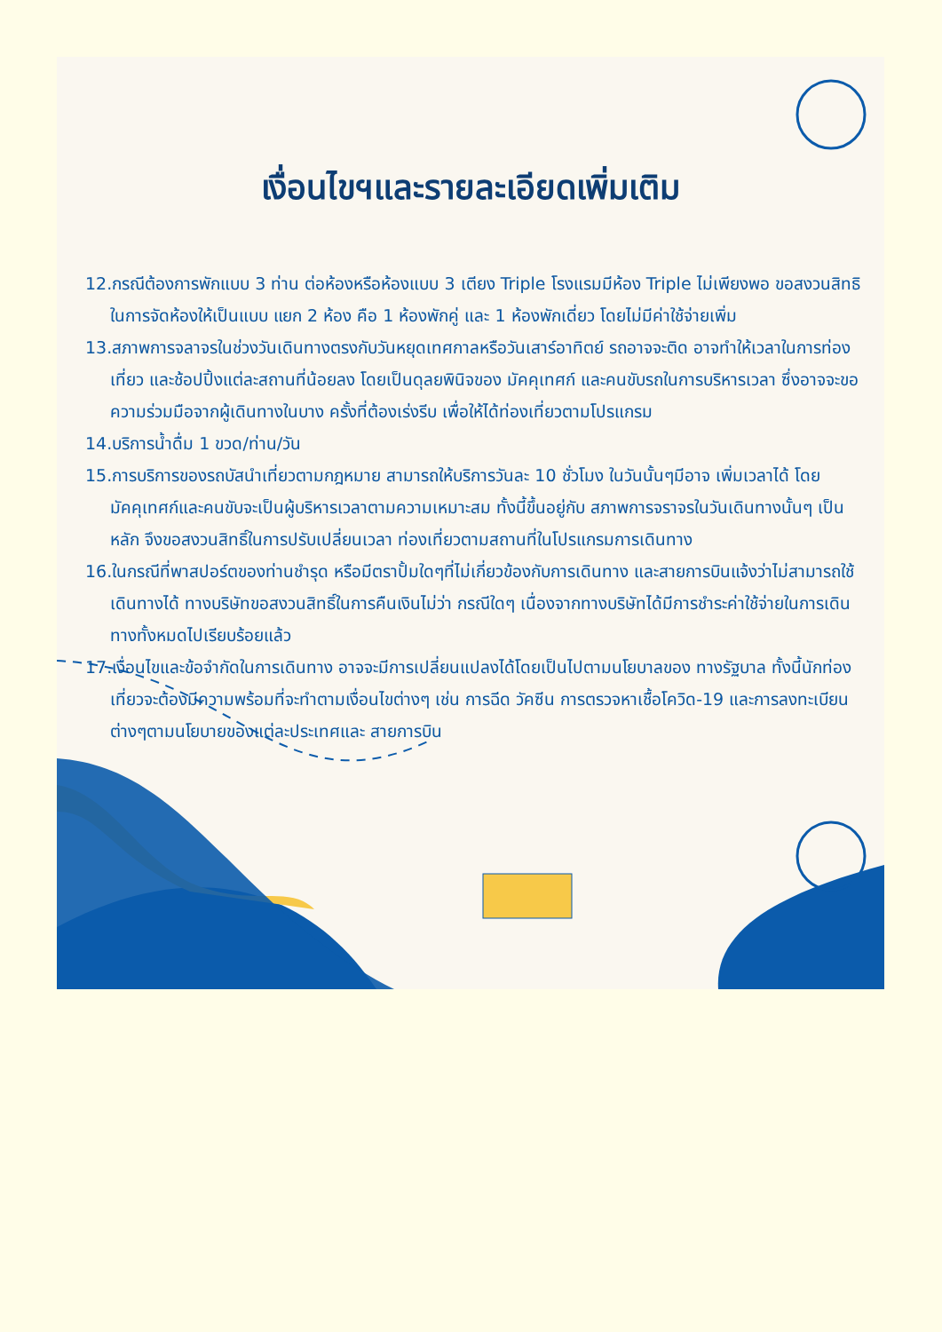เงื่อนไขฯและรายละเอียดเพิ่มเติม
12.กรณีต้องการพักแบบ 3 ท่าน ต่อห้องหรือห้องแบบ 3 เตียง Triple โรงแรมมีห้อง Triple ไม่เพียงพอ ขอสงวนสิทธิในการจัดห้องให้เป็นแบบ แยก 2 ห้อง คือ 1 ห้องพักคู่ และ 1 ห้องพักเดี่ยว โดยไม่มีค่าใช้จ่ายเพิ่ม
13.สภาพการจลาจรในช่วงวันเดินทางตรงกับวันหยุดเทศกาลหรือวันเสาร์อาทิตย์ รถอาจจะติด อาจทำให้เวลาในการท่องเที่ยว และช้อปปิ้งแต่ละสถานที่น้อยลง โดยเป็นดุลยพินิจของ มัคคุเทศก์ และคนขับรถในการบริหารเวลา ซึ่งอาจจะขอความร่วมมือจากผู้เดินทางในบาง ครั้งที่ต้องเร่งรีบ เพื่อให้ได้ท่องเที่ยวตามโปรแกรม
14.บริการน้ำดื่ม 1 ขวด/ท่าน/วัน
15.การบริการของรถบัสนำเที่ยวตามกฎหมาย สามารถให้บริการวันละ 10 ชั่วโมง ในวันนั้นๆมีอาจ เพิ่มเวลาได้ โดยมัคคุเทศก์และคนขับจะเป็นผู้บริหารเวลาตามความเหมาะสม ทั้งนี้ขึ้นอยู่กับ สภาพการจราจรในวันเดินทางนั้นๆ เป็นหลัก จึงขอสงวนสิทธิ์ในการปรับเปลี่ยนเวลา ท่องเที่ยวตามสถานที่ในโปรแกรมการเดินทาง
16.ในกรณีที่พาสปอร์ตของท่านชำรุด หรือมีตราปั้มใดๆที่ไม่เกี่ยวข้องกับการเดินทาง และสายการบินแจ้งว่าไม่สามารถใช้เดินทางได้ ทางบริษัทขอสงวนสิทธิ์ในการคืนเงินไม่ว่า กรณีใดๆ เนื่องจากทางบริษัทได้มีการชำระค่าใช้จ่ายในการเดินทางทั้งหมดไปเรียบร้อยแล้ว
17.เงื่อนไขและข้อจำกัดในการเดินทาง อาจจะมีการเปลี่ยนแปลงได้โดยเป็นไปตามนโยบาลของ ทางรัฐบาล ทั้งนี้นักท่องเที่ยวจะต้องมีความพร้อมที่จะทำตามเงื่อนไขต่างๆ เช่น การฉีด วัคซีน การตรวจหาเชื้อโควิด-19 และการลงทะเบียนต่างๆตามนโยบายของแต่ละประเทศและ สายการบิน